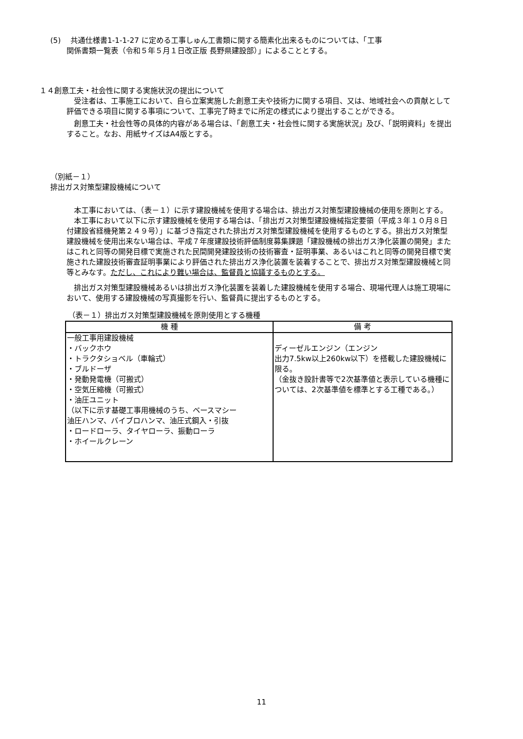(5)　 共通仕様書1-1-1-27 に定める工事しゅん工書類に関する簡素化出来るものについては、「工事
関係書類一覧表（令和５年５月１日改正版 長野県建設部）」によることとする。
１４創意工夫・社会性に関する実施状況の提出について
　受注者は、工事施工において、自ら立案実施した創意工夫や技術力に関する項目、又は、地域社会への貢献として評価できる項目に関する事項について、工事完了時までに所定の様式により提出することができる。
　創意工夫・社会性等の具体的内容がある場合は、「創意工夫・社会性に関する実施状況」及び、「説明資料」を提出すること。なお、用紙サイズはA4版とする。
（別紙－１）
排出ガス対策型建設機械について
　本工事においては、（表－１）に示す建設機械を使用する場合は、排出ガス対策型建設機械の使用を原則とする。
　本工事において以下に示す建設機械を使用する場合は、「排出ガス対策型建設機械指定要領（平成３年１０月８日付建設省経機発第２４９号）」に基づき指定された排出ガス対策型建設機械を使用するものとする。排出ガス対策型建設機械を使用出来ない場合は、平成７年度建設技術評価制度募集課題「建設機械の排出ガス浄化装置の開発」またはこれと同等の開発目標で実施された民間開発建設技術の技術審査・証明事業、あるいはこれと同等の開発目標で実施された建設技術審査証明事業により評価された排出ガス浄化装置を装着することで、排出ガス対策型建設機械と同等とみなす。ただし、これにより難い場合は、監督員と協議するものとする。
　排出ガス対策型建設機械あるいは排出ガス浄化装置を装着した建設機械を使用する場合、現場代理人は施工現場において、使用する建設機械の写真撮影を行い、監督員に提出するものとする。
（表－１）排出ガス対策型建設機械を原則使用とする機種
| 機 種 | 備 考 |
| --- | --- |
| 一般工事用建設機械 ・バックホウ ・トラクタショベル（車輪式） ・ブルドーザ ・発動発電機（可搬式） ・空気圧縮機（可搬式） ・油圧ユニット （以下に示す基礎工事用機械のうち、ベースマシー 油圧ハンマ、バイブロハンマ、油圧式鋼入・引抜 ・ロードローラ、タイヤローラ、振動ローラ ・ホイールクレーン | ディーゼルエンジン（エンジン 出力7.5kw以上260kw以下）を搭載した建設機械に限る。 （金抜き設計書等で2次基準値と表示している機種については、2次基準値を標準とする工種である。） |
11